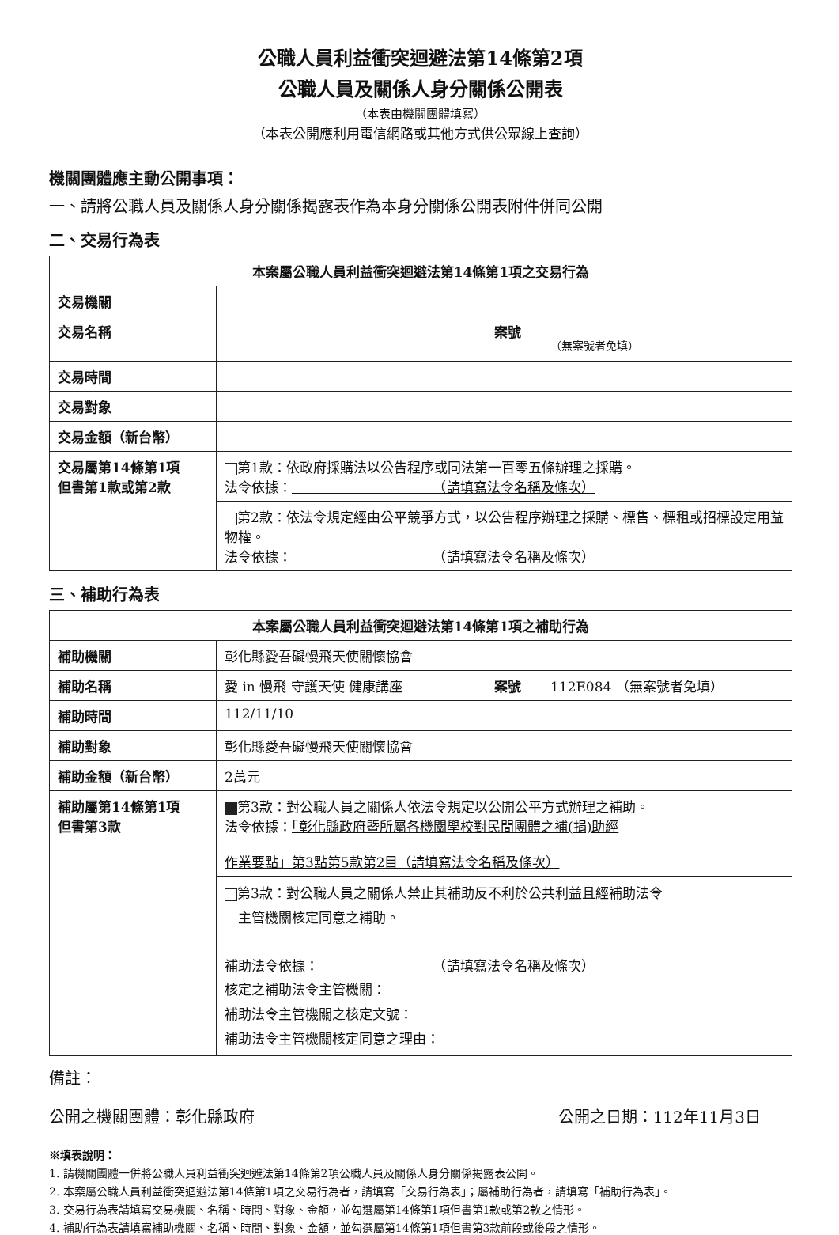公職人員利益衝突迴避法第14條第2項
公職人員及關係人身分關係公開表
（本表由機關團體填寫）
（本表公開應利用電信網路或其他方式供公眾線上查詢）
機關團體應主動公開事項：
一、請將公職人員及關係人身分關係揭露表作為本身分關係公開表附件併同公開
二、交易行為表
| 本案屬公職人員利益衝突迴避法第14條第1項之交易行為 | | | |
| --- | --- | --- | --- |
| 交易機關 | | | |
| 交易名稱 | | 案號 | （無案號者免填） |
| 交易時間 | | | |
| 交易對象 | | | |
| 交易金額（新台幣） | | | |
| 交易屬第14條第1項 但書第1款或第2款 | 第1款：依政府採購法以公告程序或同法第一百零五條辦理之採購。 法令依據： （請填寫法令名稱及條次） | | |
| | 第2款：依法令規定經由公平競爭方式，以公告程序辦理之採購、標售、標租或招標設定用益物權。 法令依據： （請填寫法令名稱及條次） | | |
三、補助行為表
| 本案屬公職人員利益衝突迴避法第14條第1項之補助行為 | | | |
| --- | --- | --- | --- |
| 補助機關 | 彰化縣愛吾礙慢飛天使關懷協會 | | |
| 補助名稱 | 愛 in 慢飛 守護天使 健康講座 | 案號 | 112E084 （無案號者免填） |
| 補助時間 | 112/11/10 | | |
| 補助對象 | 彰化縣愛吾礙慢飛天使關懷協會 | | |
| 補助金額（新台幣） | 2萬元 | | |
| 補助屬第14條第1項 但書第3款 | 第3款：對公職人員之關係人依法令規定以公開公平方式辦理之補助。 法令依據： 「彰化縣政府暨所屬各機關學校對民間團體之補(捐)助經 作業要點」第3點第5款第2目（請填寫法令名稱及條次） | | |
| | 第3款：對公職人員之關係人禁止其補助反不利於公共利益且經補助法令 主管機關核定同意之補助。 補助法令依據： （請填寫法令名稱及條次） 核定之補助法令主管機關： 補助法令主管機關之核定文號： 補助法令主管機關核定同意之理由： | | |
備註：
公開之機關團體：彰化縣政府 公開之日期：112年11月3日
※填表說明：
1. 請機關團體一併將公職人員利益衝突迴避法第14條第2項公職人員及關係人身分關係揭露表公開。
2. 本案屬公職人員利益衝突迴避法第14條第1項之交易行為者，請填寫「交易行為表」；屬補助行為者，請填寫「補助行為表」。
3. 交易行為表請填寫交易機關、名稱、時間、對象、金額，並勾選屬第14條第1項但書第1款或第2款之情形。
4. 補助行為表請填寫補助機關、名稱、時間、對象、金額，並勾選屬第14條第1項但書第3款前段或後段之情形。